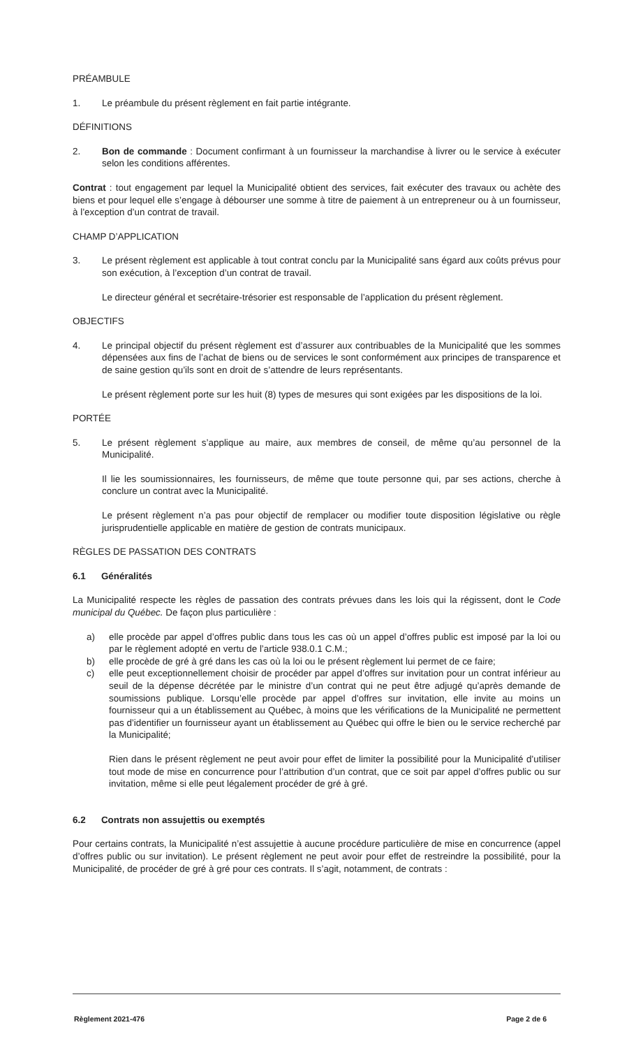PRÉAMBULE
1. Le préambule du présent règlement en fait partie intégrante.
DÉFINITIONS
2. Bon de commande : Document confirmant à un fournisseur la marchandise à livrer ou le service à exécuter selon les conditions afférentes.
Contrat : tout engagement par lequel la Municipalité obtient des services, fait exécuter des travaux ou achète des biens et pour lequel elle s’engage à débourser une somme à titre de paiement à un entrepreneur ou à un fournisseur, à l’exception d’un contrat de travail.
CHAMP D’APPLICATION
3. Le présent règlement est applicable à tout contrat conclu par la Municipalité sans égard aux coûts prévus pour son exécution, à l’exception d’un contrat de travail.
Le directeur général et secrétaire-trésorier est responsable de l’application du présent règlement.
OBJECTIFS
4. Le principal objectif du présent règlement est d’assurer aux contribuables de la Municipalité que les sommes dépensées aux fins de l’achat de biens ou de services le sont conformément aux principes de transparence et de saine gestion qu’ils sont en droit de s’attendre de leurs représentants.
Le présent règlement porte sur les huit (8) types de mesures qui sont exigées par les dispositions de la loi.
PORTÉE
5. Le présent règlement s’applique au maire, aux membres de conseil, de même qu’au personnel de la Municipalité.
Il lie les soumissionnaires, les fournisseurs, de même que toute personne qui, par ses actions, cherche à conclure un contrat avec la Municipalité.
Le présent règlement n’a pas pour objectif de remplacer ou modifier toute disposition législative ou règle jurisprudentielle applicable en matière de gestion de contrats municipaux.
RÈGLES DE PASSATION DES CONTRATS
6.1 Généralités
La Municipalité respecte les règles de passation des contrats prévues dans les lois qui la régissent, dont le Code municipal du Québec. De façon plus particulière :
a) elle procède par appel d’offres public dans tous les cas où un appel d’offres public est imposé par la loi ou par le règlement adopté en vertu de l’article 938.0.1 C.M.;
b) elle procède de gré à gré dans les cas où la loi ou le présent règlement lui permet de ce faire;
c) elle peut exceptionnellement choisir de procéder par appel d’offres sur invitation pour un contrat inférieur au seuil de la dépense décrétée par le ministre d’un contrat qui ne peut être adjugé qu’après demande de soumissions publique. Lorsqu’elle procède par appel d’offres sur invitation, elle invite au moins un fournisseur qui a un établissement au Québec, à moins que les vérifications de la Municipalité ne permettent pas d’identifier un fournisseur ayant un établissement au Québec qui offre le bien ou le service recherché par la Municipalité;
Rien dans le présent règlement ne peut avoir pour effet de limiter la possibilité pour la Municipalité d’utiliser tout mode de mise en concurrence pour l’attribution d’un contrat, que ce soit par appel d’offres public ou sur invitation, même si elle peut légalement procéder de gré à gré.
6.2 Contrats non assujettis ou exemptés
Pour certains contrats, la Municipalité n’est assujettie à aucune procédure particulière de mise en concurrence (appel d’offres public ou sur invitation). Le présent règlement ne peut avoir pour effet de restreindre la possibilité, pour la Municipalité, de procéder de gré à gré pour ces contrats. Il s’agit, notamment, de contrats :
Règlement 2021-476 Page 2 de 6